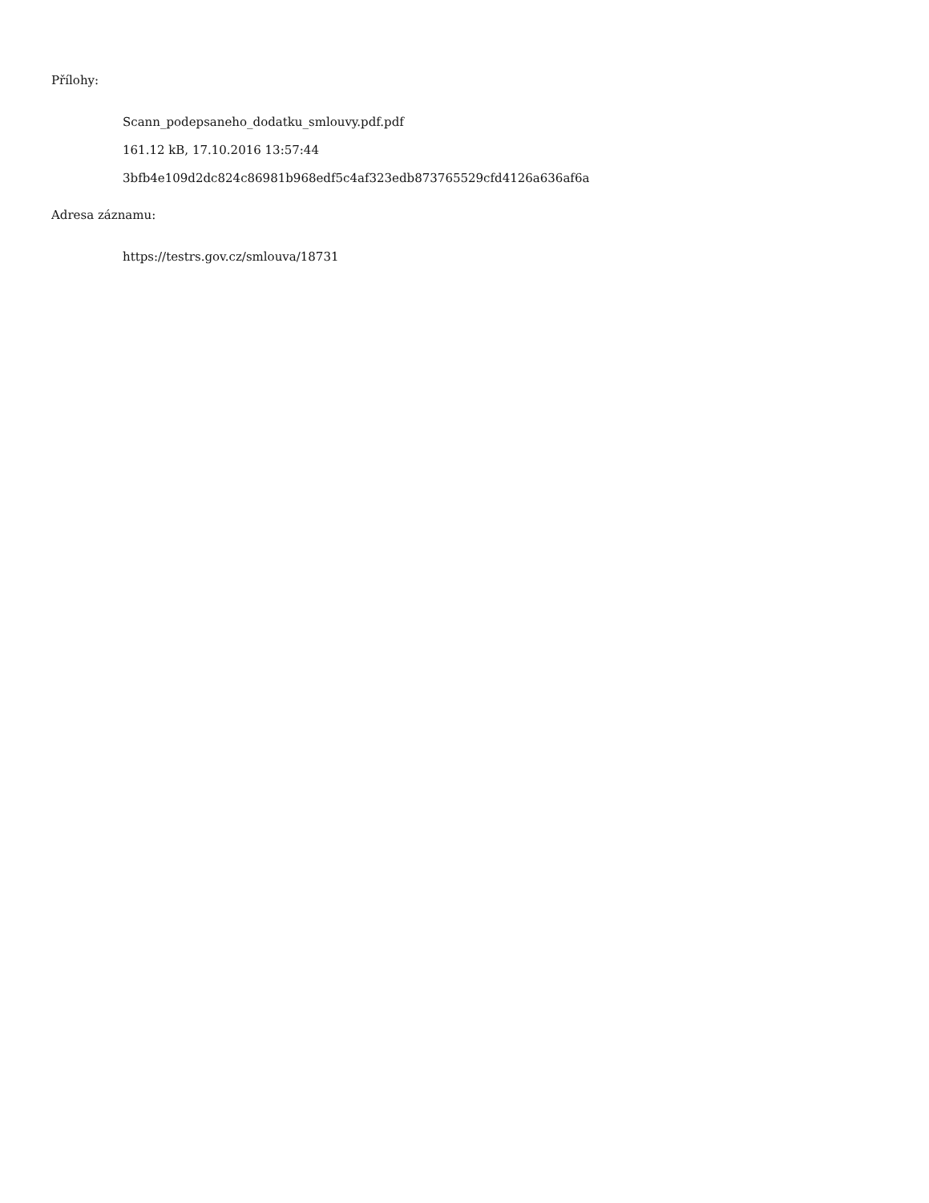Přílohy:
Scann_podepsaneho_dodatku_smlouvy.pdf.pdf
161.12 kB, 17.10.2016 13:57:44
3bfb4e109d2dc824c86981b968edf5c4af323edb873765529cfd4126a636af6a
Adresa záznamu:
https://testrs.gov.cz/smlouva/18731